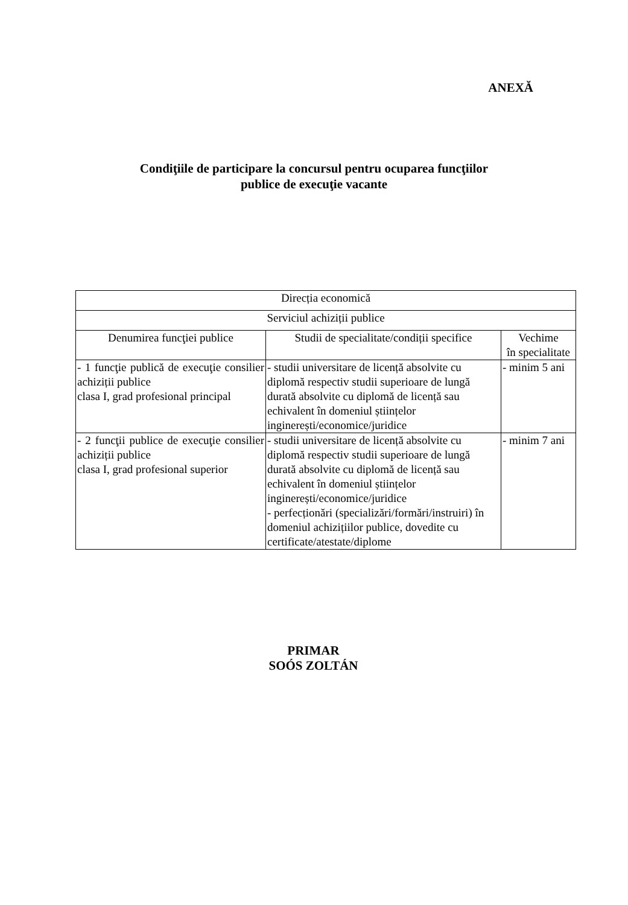ANEXĂ
Condiţiile de participare la concursul pentru ocuparea funcţiilor
publice de execuţie vacante
| Direcția economică | | |
| Serviciul achiziții publice | | |
| Denumirea funcţiei publice | Studii de specialitate/condiții specifice | Vechime în specialitate |
| - 1 funcţie publică de execuţie consilier achiziții publice clasa I, grad profesional principal | - studii universitare de licență absolvite cu diplomă respectiv studii superioare de lungă durată absolvite cu diplomă de licență sau echivalent în domeniul științelor inginerești/economice/juridice | - minim 5 ani |
| - 2 funcţii publice de execuţie consilier achiziții publice clasa I, grad profesional superior | - studii universitare de licență absolvite cu diplomă respectiv studii superioare de lungă durată absolvite cu diplomă de licență sau echivalent în domeniul științelor inginerești/economice/juridice - perfecționări (specializări/formări/instruiri) în domeniul achizițiilor publice, dovedite cu certificate/atestate/diplome | - minim 7 ani |
PRIMAR
SOÓS ZOLTÁN